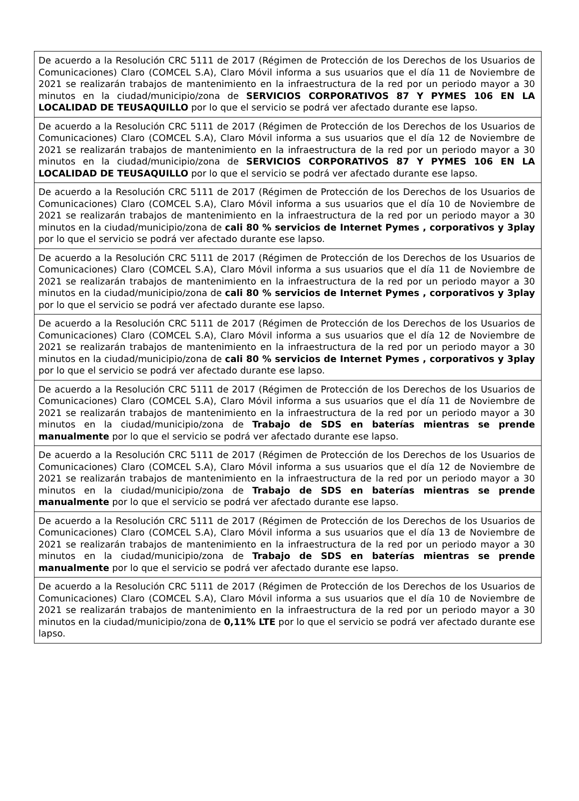| De acuerdo a la Resolución CRC 5111 de 2017 (Régimen de Protección de los Derechos de los Usuarios de Comunicaciones) Claro (COMCEL S.A), Claro Móvil informa a sus usuarios que el día 11 de Noviembre de 2021 se realizarán trabajos de mantenimiento en la infraestructura de la red por un periodo mayor a 30 minutos en la ciudad/municipio/zona de SERVICIOS CORPORATIVOS 87 Y PYMES 106 EN LA LOCALIDAD DE TEUSAQUILLO por lo que el servicio se podrá ver afectado durante ese lapso. |
| De acuerdo a la Resolución CRC 5111 de 2017 (Régimen de Protección de los Derechos de los Usuarios de Comunicaciones) Claro (COMCEL S.A), Claro Móvil informa a sus usuarios que el día 12 de Noviembre de 2021 se realizarán trabajos de mantenimiento en la infraestructura de la red por un periodo mayor a 30 minutos en la ciudad/municipio/zona de SERVICIOS CORPORATIVOS 87 Y PYMES 106 EN LA LOCALIDAD DE TEUSAQUILLO por lo que el servicio se podrá ver afectado durante ese lapso. |
| De acuerdo a la Resolución CRC 5111 de 2017 (Régimen de Protección de los Derechos de los Usuarios de Comunicaciones) Claro (COMCEL S.A), Claro Móvil informa a sus usuarios que el día 10 de Noviembre de 2021 se realizarán trabajos de mantenimiento en la infraestructura de la red por un periodo mayor a 30 minutos en la ciudad/municipio/zona de cali 80 % servicios de Internet Pymes , corporativos y 3play por lo que el servicio se podrá ver afectado durante ese lapso. |
| De acuerdo a la Resolución CRC 5111 de 2017 (Régimen de Protección de los Derechos de los Usuarios de Comunicaciones) Claro (COMCEL S.A), Claro Móvil informa a sus usuarios que el día 11 de Noviembre de 2021 se realizarán trabajos de mantenimiento en la infraestructura de la red por un periodo mayor a 30 minutos en la ciudad/municipio/zona de cali 80 % servicios de Internet Pymes , corporativos y 3play por lo que el servicio se podrá ver afectado durante ese lapso. |
| De acuerdo a la Resolución CRC 5111 de 2017 (Régimen de Protección de los Derechos de los Usuarios de Comunicaciones) Claro (COMCEL S.A), Claro Móvil informa a sus usuarios que el día 12 de Noviembre de 2021 se realizarán trabajos de mantenimiento en la infraestructura de la red por un periodo mayor a 30 minutos en la ciudad/municipio/zona de cali 80 % servicios de Internet Pymes , corporativos y 3play por lo que el servicio se podrá ver afectado durante ese lapso. |
| De acuerdo a la Resolución CRC 5111 de 2017 (Régimen de Protección de los Derechos de los Usuarios de Comunicaciones) Claro (COMCEL S.A), Claro Móvil informa a sus usuarios que el día 11 de Noviembre de 2021 se realizarán trabajos de mantenimiento en la infraestructura de la red por un periodo mayor a 30 minutos en la ciudad/municipio/zona de Trabajo de SDS en baterías mientras se prende manualmente por lo que el servicio se podrá ver afectado durante ese lapso. |
| De acuerdo a la Resolución CRC 5111 de 2017 (Régimen de Protección de los Derechos de los Usuarios de Comunicaciones) Claro (COMCEL S.A), Claro Móvil informa a sus usuarios que el día 12 de Noviembre de 2021 se realizarán trabajos de mantenimiento en la infraestructura de la red por un periodo mayor a 30 minutos en la ciudad/municipio/zona de Trabajo de SDS en baterías mientras se prende manualmente por lo que el servicio se podrá ver afectado durante ese lapso. |
| De acuerdo a la Resolución CRC 5111 de 2017 (Régimen de Protección de los Derechos de los Usuarios de Comunicaciones) Claro (COMCEL S.A), Claro Móvil informa a sus usuarios que el día 13 de Noviembre de 2021 se realizarán trabajos de mantenimiento en la infraestructura de la red por un periodo mayor a 30 minutos en la ciudad/municipio/zona de Trabajo de SDS en baterías mientras se prende manualmente por lo que el servicio se podrá ver afectado durante ese lapso. |
| De acuerdo a la Resolución CRC 5111 de 2017 (Régimen de Protección de los Derechos de los Usuarios de Comunicaciones) Claro (COMCEL S.A), Claro Móvil informa a sus usuarios que el día 10 de Noviembre de 2021 se realizarán trabajos de mantenimiento en la infraestructura de la red por un periodo mayor a 30 minutos en la ciudad/municipio/zona de 0,11% LTE por lo que el servicio se podrá ver afectado durante ese lapso. |